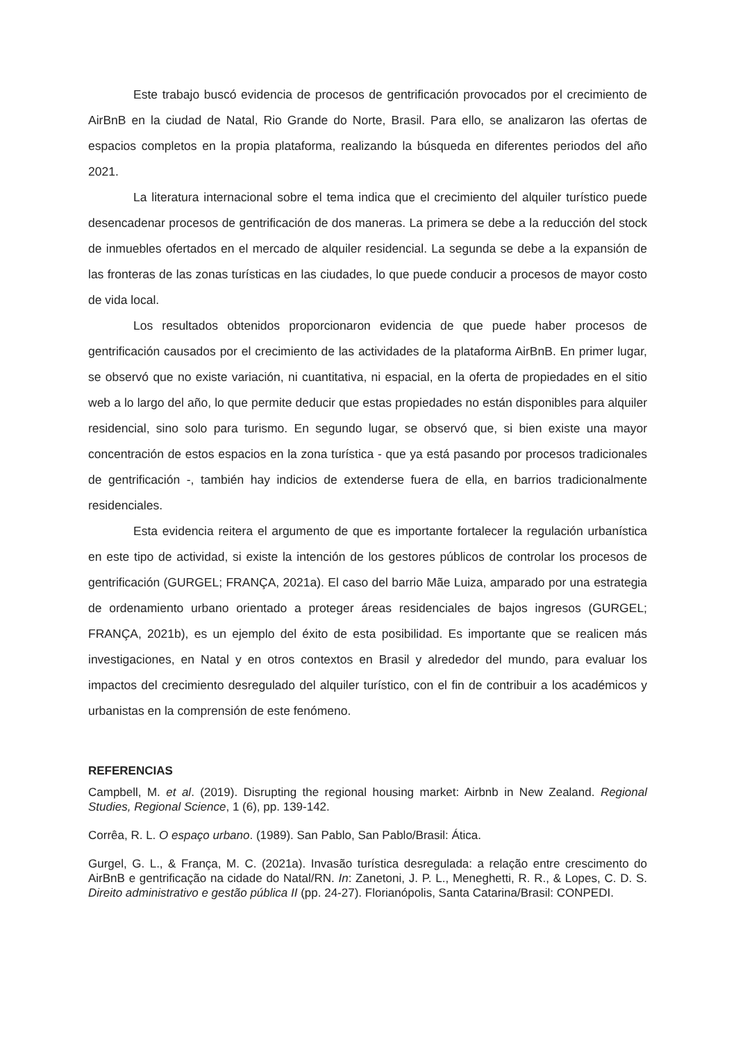Este trabajo buscó evidencia de procesos de gentrificación provocados por el crecimiento de AirBnB en la ciudad de Natal, Rio Grande do Norte, Brasil. Para ello, se analizaron las ofertas de espacios completos en la propia plataforma, realizando la búsqueda en diferentes periodos del año 2021.
La literatura internacional sobre el tema indica que el crecimiento del alquiler turístico puede desencadenar procesos de gentrificación de dos maneras. La primera se debe a la reducción del stock de inmuebles ofertados en el mercado de alquiler residencial. La segunda se debe a la expansión de las fronteras de las zonas turísticas en las ciudades, lo que puede conducir a procesos de mayor costo de vida local.
Los resultados obtenidos proporcionaron evidencia de que puede haber procesos de gentrificación causados por el crecimiento de las actividades de la plataforma AirBnB. En primer lugar, se observó que no existe variación, ni cuantitativa, ni espacial, en la oferta de propiedades en el sitio web a lo largo del año, lo que permite deducir que estas propiedades no están disponibles para alquiler residencial, sino solo para turismo. En segundo lugar, se observó que, si bien existe una mayor concentración de estos espacios en la zona turística - que ya está pasando por procesos tradicionales de gentrificación -, también hay indicios de extenderse fuera de ella, en barrios tradicionalmente residenciales.
Esta evidencia reitera el argumento de que es importante fortalecer la regulación urbanística en este tipo de actividad, si existe la intención de los gestores públicos de controlar los procesos de gentrificación (GURGEL; FRANÇA, 2021a). El caso del barrio Mãe Luiza, amparado por una estrategia de ordenamiento urbano orientado a proteger áreas residenciales de bajos ingresos (GURGEL; FRANÇA, 2021b), es un ejemplo del éxito de esta posibilidad. Es importante que se realicen más investigaciones, en Natal y en otros contextos en Brasil y alrededor del mundo, para evaluar los impactos del crecimiento desregulado del alquiler turístico, con el fin de contribuir a los académicos y urbanistas en la comprensión de este fenómeno.
REFERENCIAS
Campbell, M. et al. (2019). Disrupting the regional housing market: Airbnb in New Zealand. Regional Studies, Regional Science, 1 (6), pp. 139-142.
Corrêa, R. L. O espaço urbano. (1989). San Pablo, San Pablo/Brasil: Ática.
Gurgel, G. L., & França, M. C. (2021a). Invasão turística desregulada: a relação entre crescimento do AirBnB e gentrificação na cidade do Natal/RN. In: Zanetoni, J. P. L., Meneghetti, R. R., & Lopes, C. D. S. Direito administrativo e gestão pública II (pp. 24-27). Florianópolis, Santa Catarina/Brasil: CONPEDI.